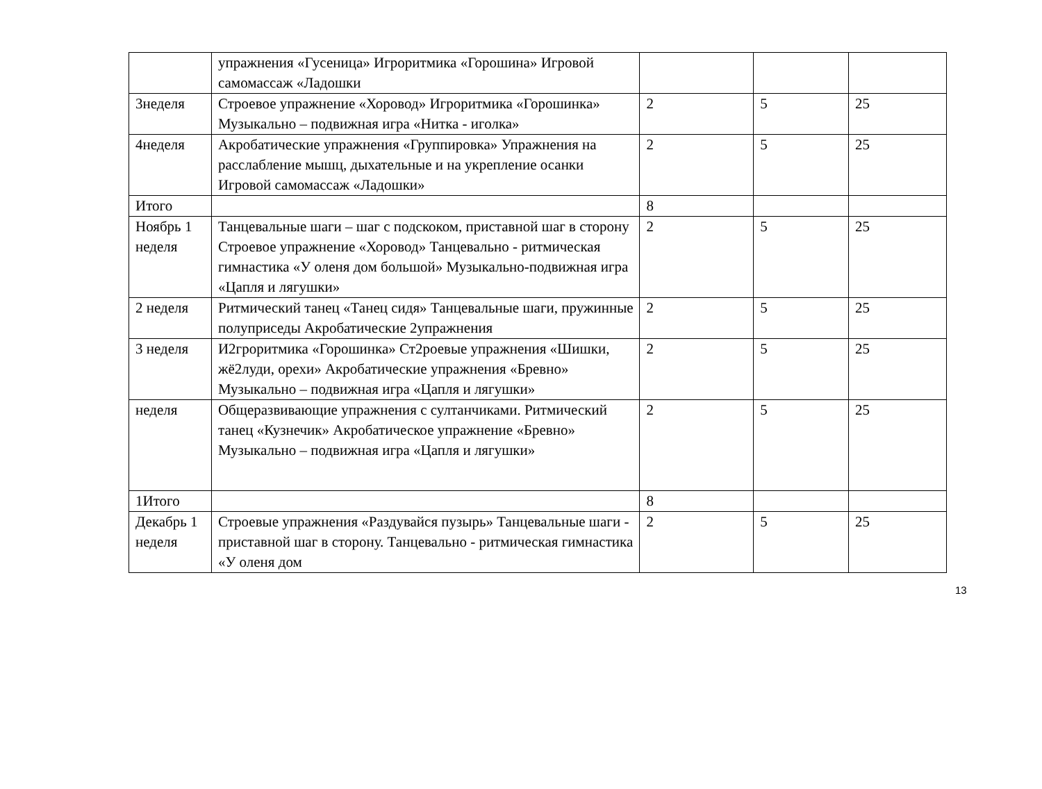| | упражнения «Гусеница» Игроритмика «Горошина» Игровой самомассаж «Ладошки | | | |
| 3неделя | Строевое упражнение «Хоровод» Игроритмика «Горошинка» Музыкально – подвижная игра «Нитка - иголка» | 2 | 5 | 25 |
| 4неделя | Акробатические упражнения «Группировка» Упражнения на расслабление мышц, дыхательные и на укрепление осанки Игровой самомассаж «Ладошки» | 2 | 5 | 25 |
| Итого | | 8 | | |
| Ноябрь 1 неделя | Танцевальные шаги – шаг с подскоком, приставной шаг в сторону Строевое упражнение «Хоровод» Танцевально - ритмическая гимнастика «У оленя дом большой» Музыкально-подвижная игра «Цапля и лягушки» | 2 | 5 | 25 |
| 2 неделя | Ритмический танец «Танец сидя» Танцевальные шаги, пружинные полуприседы Акробатические 2упражнения | 2 | 5 | 25 |
| 3 неделя | И2гроритмика «Горошинка» Ст2роевые упражнения «Шишки, жё2луди, орехи» Акробатические упражнения «Бревно» Музыкально – подвижная игра «Цапля и лягушки» | 2 | 5 | 25 |
| неделя | Общеразвивающие упражнения с султанчиками. Ритмический танец «Кузнечик» Акробатическое упражнение «Бревно» Музыкально – подвижная игра «Цапля и лягушки» | 2 | 5 | 25 |
| 1Итого | | 8 | | |
| Декабрь 1 неделя | Строевые упражнения «Раздувайся пузырь» Танцевальные шаги - приставной шаг в сторону. Танцевально - ритмическая гимнастика «У оленя дом | 2 | 5 | 25 |
13